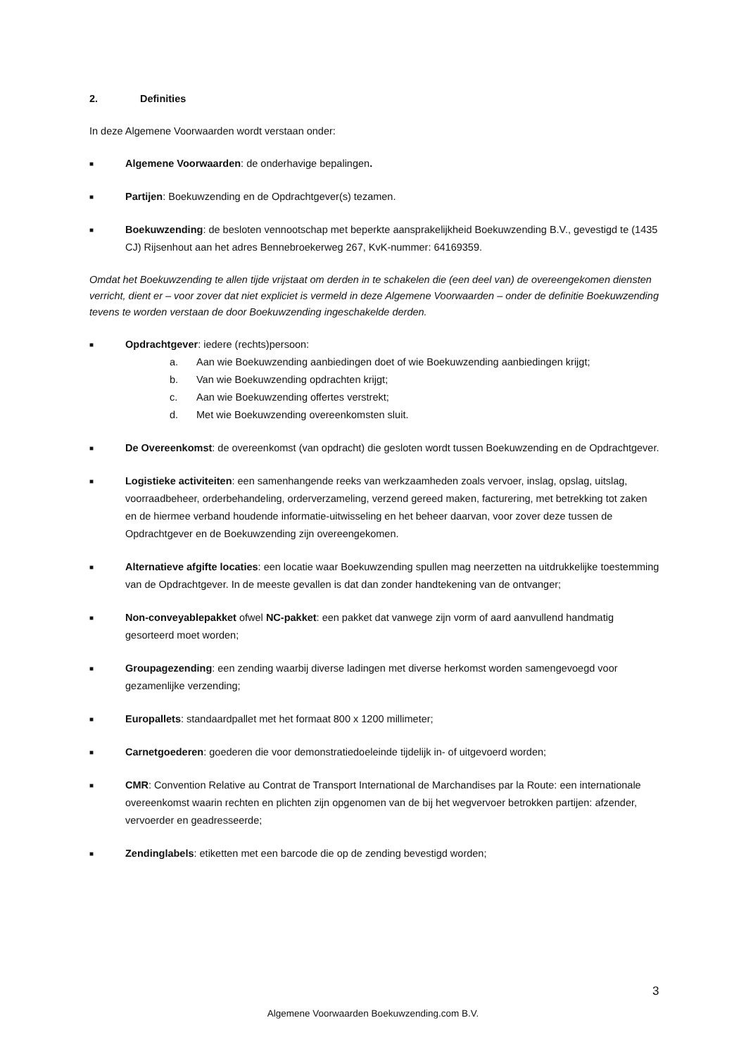2. Definities
In deze Algemene Voorwaarden wordt verstaan onder:
■
Algemene Voorwaarden: de onderhavige bepalingen.
■
Partijen: Boekuwzending en de Opdrachtgever(s) tezamen.
■
Boekuwzending: de besloten vennootschap met beperkte aansprakelijkheid Boekuwzending B.V., gevestigd te (1435 CJ) Rijsenhout aan het adres Bennebroekerweg 267, KvK-nummer: 64169359.
Omdat het Boekuwzending te allen tijde vrijstaat om derden in te schakelen die (een deel van) de overeengekomen diensten verricht, dient er – voor zover dat niet expliciet is vermeld in deze Algemene Voorwaarden – onder de definitie Boekuwzending tevens te worden verstaan de door Boekuwzending ingeschakelde derden.
■
Opdrachtgever: iedere (rechts)persoon:
a. Aan wie Boekuwzending aanbiedingen doet of wie Boekuwzending aanbiedingen krijgt;
b. Van wie Boekuwzending opdrachten krijgt;
c. Aan wie Boekuwzending offertes verstrekt;
d. Met wie Boekuwzending overeenkomsten sluit.
■
De Overeenkomst: de overeenkomst (van opdracht) die gesloten wordt tussen Boekuwzending en de Opdrachtgever.
■
Logistieke activiteiten: een samenhangende reeks van werkzaamheden zoals vervoer, inslag, opslag, uitslag, voorraadbeheer, orderbehandeling, orderverzameling, verzend gereed maken, facturering, met betrekking tot zaken en de hiermee verband houdende informatie-uitwisseling en het beheer daarvan, voor zover deze tussen de Opdrachtgever en de Boekuwzending zijn overeengekomen.
■
Alternatieve afgifte locaties: een locatie waar Boekuwzending spullen mag neerzetten na uitdrukkelijke toestemming van de Opdrachtgever. In de meeste gevallen is dat dan zonder handtekening van de ontvanger;
■
Non-conveyablepakket ofwel NC-pakket: een pakket dat vanwege zijn vorm of aard aanvullend handmatig gesorteerd moet worden;
■
Groupagezending: een zending waarbij diverse ladingen met diverse herkomst worden samengevoegd voor gezamenlijke verzending;
■
Europallets: standaardpallet met het formaat 800 x 1200 millimeter;
■
Carnetgoederen: goederen die voor demonstratiedoeleinde tijdelijk in- of uitgevoerd worden;
■
CMR: Convention Relative au Contrat de Transport International de Marchandises par la Route: een internationale overeenkomst waarin rechten en plichten zijn opgenomen van de bij het wegvervoer betrokken partijen: afzender, vervoerder en geadresseerde;
■
Zendinglabels: etiketten met een barcode die op de zending bevestigd worden;
3
Algemene Voorwaarden Boekuwzending.com B.V.